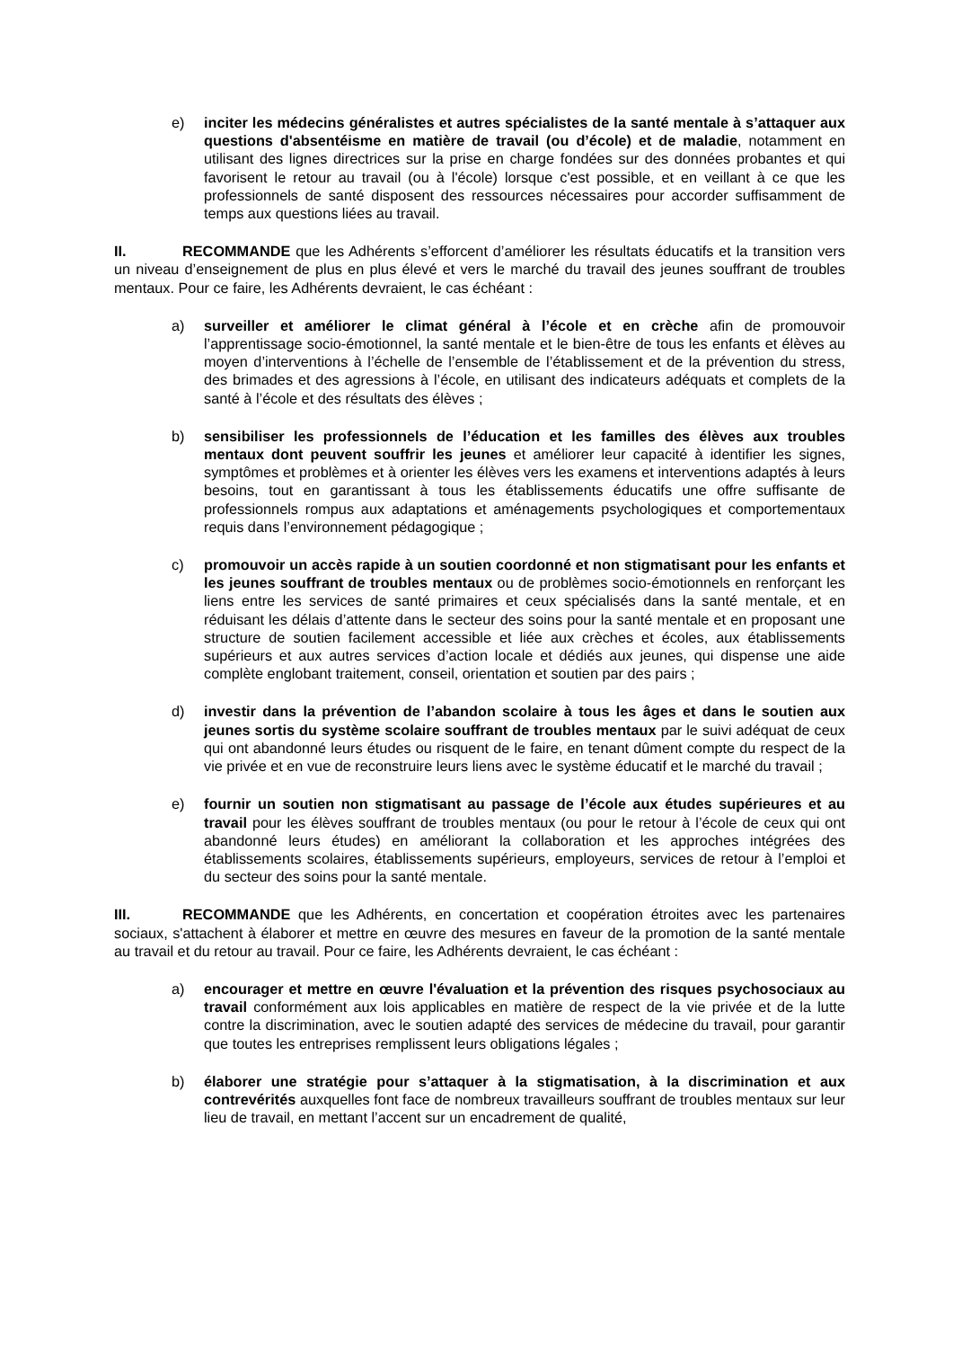e) inciter les médecins généralistes et autres spécialistes de la santé mentale à s’attaquer aux questions d'absentéisme en matière de travail (ou d’école) et de maladie, notamment en utilisant des lignes directrices sur la prise en charge fondées sur des données probantes et qui favorisent le retour au travail (ou à l'école) lorsque c'est possible, et en veillant à ce que les professionnels de santé disposent des ressources nécessaires pour accorder suffisamment de temps aux questions liées au travail.
II. RECOMMANDE que les Adhérents s’efforcent d’améliorer les résultats éducatifs et la transition vers un niveau d’enseignement de plus en plus élevé et vers le marché du travail des jeunes souffrant de troubles mentaux. Pour ce faire, les Adhérents devraient, le cas échéant :
a) surveiller et améliorer le climat général à l’école et en crèche afin de promouvoir l’apprentissage socio-émotionnel, la santé mentale et le bien-être de tous les enfants et élèves au moyen d’interventions à l’échelle de l’ensemble de l’établissement et de la prévention du stress, des brimades et des agressions à l’école, en utilisant des indicateurs adéquats et complets de la santé à l’école et des résultats des élèves ;
b) sensibiliser les professionnels de l’éducation et les familles des élèves aux troubles mentaux dont peuvent souffrir les jeunes et améliorer leur capacité à identifier les signes, symptômes et problèmes et à orienter les élèves vers les examens et interventions adaptés à leurs besoins, tout en garantissant à tous les établissements éducatifs une offre suffisante de professionnels rompus aux adaptations et aménagements psychologiques et comportementaux requis dans l’environnement pédagogique ;
c) promouvoir un accès rapide à un soutien coordonné et non stigmatisant pour les enfants et les jeunes souffrant de troubles mentaux ou de problèmes socio-émotionnels en renforçant les liens entre les services de santé primaires et ceux spécialisés dans la santé mentale, et en réduisant les délais d’attente dans le secteur des soins pour la santé mentale et en proposant une structure de soutien facilement accessible et liée aux crèches et écoles, aux établissements supérieurs et aux autres services d’action locale et dédiés aux jeunes, qui dispense une aide complète englobant traitement, conseil, orientation et soutien par des pairs ;
d) investir dans la prévention de l’abandon scolaire à tous les âges et dans le soutien aux jeunes sortis du système scolaire souffrant de troubles mentaux par le suivi adéquat de ceux qui ont abandonné leurs études ou risquent de le faire, en tenant dûment compte du respect de la vie privée et en vue de reconstruire leurs liens avec le système éducatif et le marché du travail ;
e) fournir un soutien non stigmatisant au passage de l’école aux études supérieures et au travail pour les élèves souffrant de troubles mentaux (ou pour le retour à l’école de ceux qui ont abandonné leurs études) en améliorant la collaboration et les approches intégrées des établissements scolaires, établissements supérieurs, employeurs, services de retour à l’emploi et du secteur des soins pour la santé mentale.
III. RECOMMANDE que les Adhérents, en concertation et coopération étroites avec les partenaires sociaux, s'attachent à élaborer et mettre en œuvre des mesures en faveur de la promotion de la santé mentale au travail et du retour au travail. Pour ce faire, les Adhérents devraient, le cas échéant :
a) encourager et mettre en œuvre l'évaluation et la prévention des risques psychosociaux au travail conformément aux lois applicables en matière de respect de la vie privée et de la lutte contre la discrimination, avec le soutien adapté des services de médecine du travail, pour garantir que toutes les entreprises remplissent leurs obligations légales ;
b) élaborer une stratégie pour s’attaquer à la stigmatisation, à la discrimination et aux contrevérités auxquelles font face de nombreux travailleurs souffrant de troubles mentaux sur leur lieu de travail, en mettant l’accent sur un encadrement de qualité,